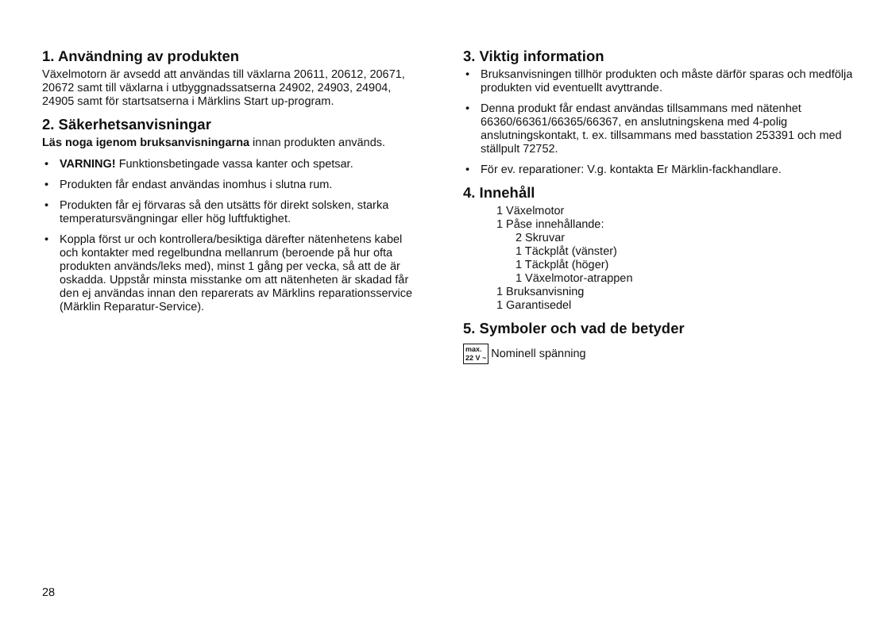1. Användning av produkten
Växelmotorn är avsedd att användas till växlarna 20611, 20612, 20671, 20672 samt till växlarna i utbyggnadssatserna 24902, 24903, 24904, 24905 samt för startsatserna i Märklins Start up-program.
2. Säkerhetsanvisningar
Läs noga igenom bruksanvisningarna innan produkten används.
• VARNING! Funktionsbetingade vassa kanter och spetsar.
• Produkten får endast användas inomhus i slutna rum.
• Produkten får ej förvaras så den utsätts för direkt solsken, starka temperatursvängningar eller hög luftfuktighet.
• Koppla först ur och kontrollera/besiktiga därefter nätenhetens kabel och kontakter med regelbundna mellanrum (beroende på hur ofta produkten används/leks med), minst 1 gång per vecka, så att de är oskadda. Uppstår minsta misstanke om att nätenheten är skadad får den ej användas innan den reparerats av Märklins reparationsservice (Märklin Reparatur-Service).
3. Viktig information
• Bruksanvisningen tillhör produkten och måste därför sparas och medfölja produkten vid eventuellt avyttrande.
• Denna produkt får endast användas tillsammans med nätenhet 66360/66361/66365/66367, en anslutningskena med 4-polig anslutningskontakt, t. ex. tillsammans med basstation 253391 och med ställpult 72752.
• För ev. reparationer: V.g. kontakta Er Märklin-fackhandlare.
4. Innehåll
1 Växelmotor
1 Påse innehållande:
2 Skruvar
1 Täckplåt (vänster)
1 Täckplåt (höger)
1 Växelmotor-atrappen
1 Bruksanvisning
1 Garantisedel
5. Symboler och vad de betyder
max.
22 V ~ Nominell spänning
28